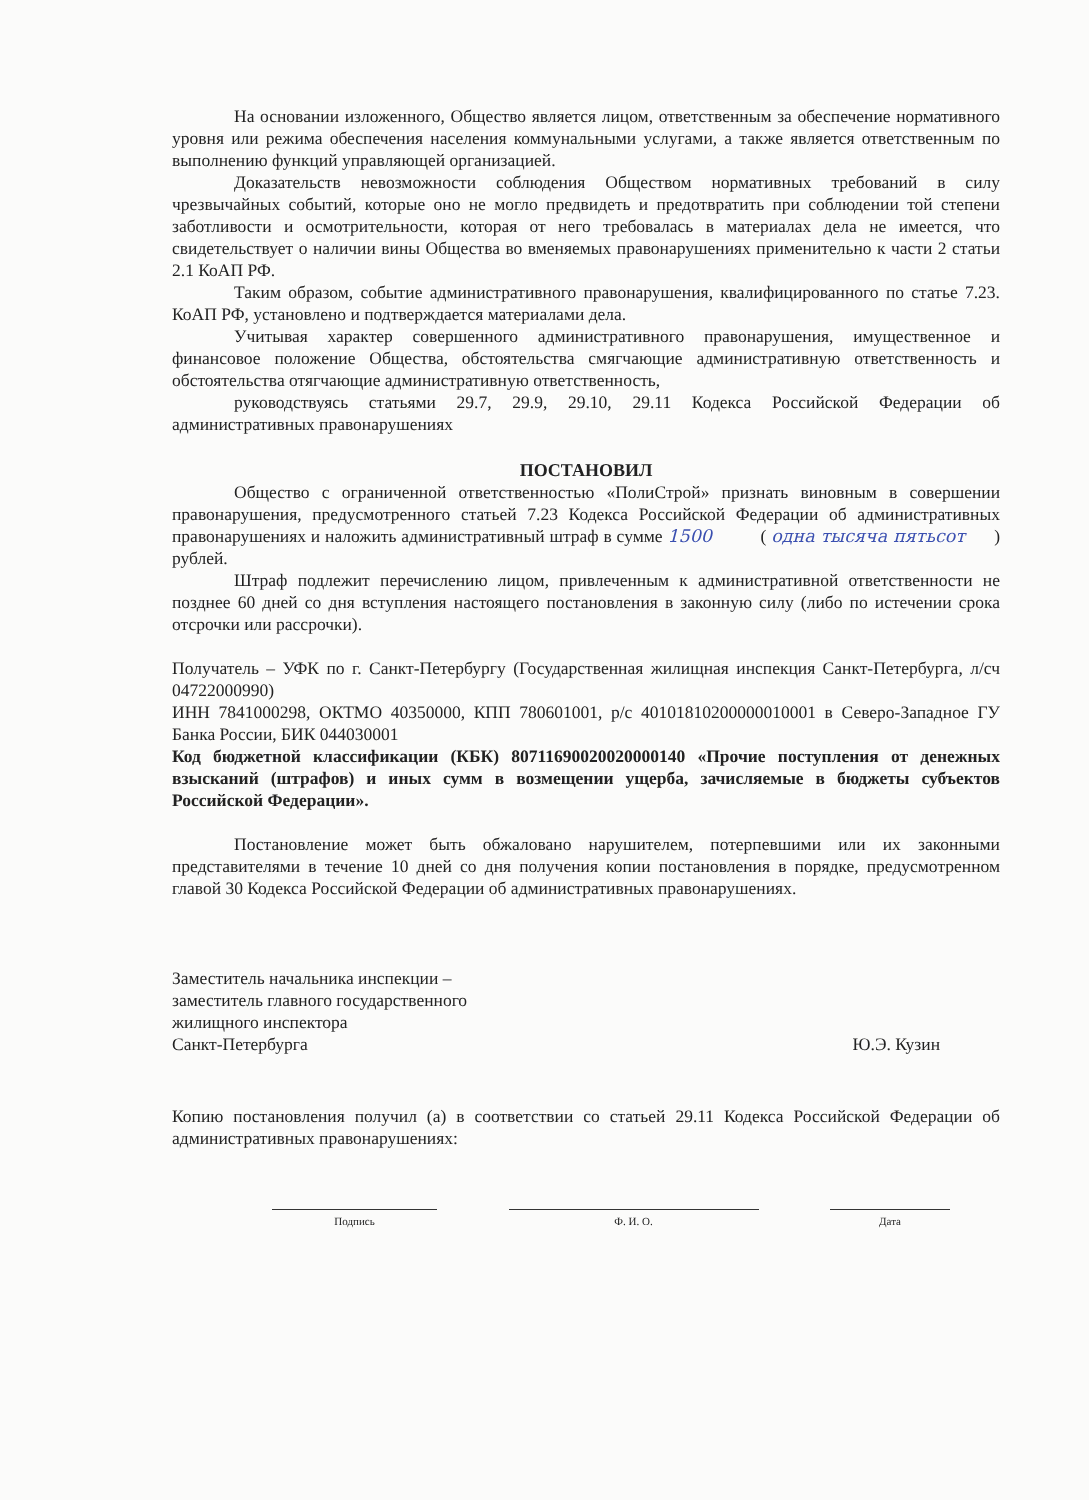На основании изложенного, Общество является лицом, ответственным за обеспечение нормативного уровня или режима обеспечения населения коммунальными услугами, а также является ответственным по выполнению функций управляющей организацией.
Доказательств невозможности соблюдения Обществом нормативных требований в силу чрезвычайных событий, которые оно не могло предвидеть и предотвратить при соблюдении той степени заботливости и осмотрительности, которая от него требовалась в материалах дела не имеется, что свидетельствует о наличии вины Общества во вменяемых правонарушениях применительно к части 2 статьи 2.1 КоАП РФ.
Таким образом, событие административного правонарушения, квалифицированного по статье 7.23. КоАП РФ, установлено и подтверждается материалами дела.
Учитывая характер совершенного административного правонарушения, имущественное и финансовое положение Общества, обстоятельства смягчающие административную ответственность и обстоятельства отягчающие административную ответственность,
руководствуясь статьями 29.7, 29.9, 29.10, 29.11 Кодекса Российской Федерации об административных правонарушениях
ПОСТАНОВИЛ
Общество с ограниченной ответственностью «ПолиСтрой» признать виновным в совершении правонарушения, предусмотренного статьей 7.23 Кодекса Российской Федерации об административных правонарушениях и наложить административный штраф в сумме 1500 ( одна тысяча пятьсот ) рублей.
Штраф подлежит перечислению лицом, привлеченным к административной ответственности не позднее 60 дней со дня вступления настоящего постановления в законную силу (либо по истечении срока отсрочки или рассрочки).
Получатель – УФК по г. Санкт-Петербургу (Государственная жилищная инспекция Санкт-Петербурга, л/сч 04722000990)
ИНН 7841000298, ОКТМО 40350000, КПП 780601001, р/с 40101810200000010001 в Северо-Западное ГУ Банка России, БИК 044030001
Код бюджетной классификации (КБК) 80711690020020000140 «Прочие поступления от денежных взысканий (штрафов) и иных сумм в возмещении ущерба, зачисляемые в бюджеты субъектов Российской Федерации».
Постановление может быть обжаловано нарушителем, потерпевшими или их законными представителями в течение 10 дней со дня получения копии постановления в порядке, предусмотренном главой 30 Кодекса Российской Федерации об административных правонарушениях.
Заместитель начальника инспекции –
заместитель главного государственного
жилищного инспектора
Санкт-Петербурга
Ю.Э. Кузин
Копию постановления получил (а) в соответствии со статьей 29.11 Кодекса Российской Федерации об административных правонарушениях:
Подпись Ф. И. О. Дата